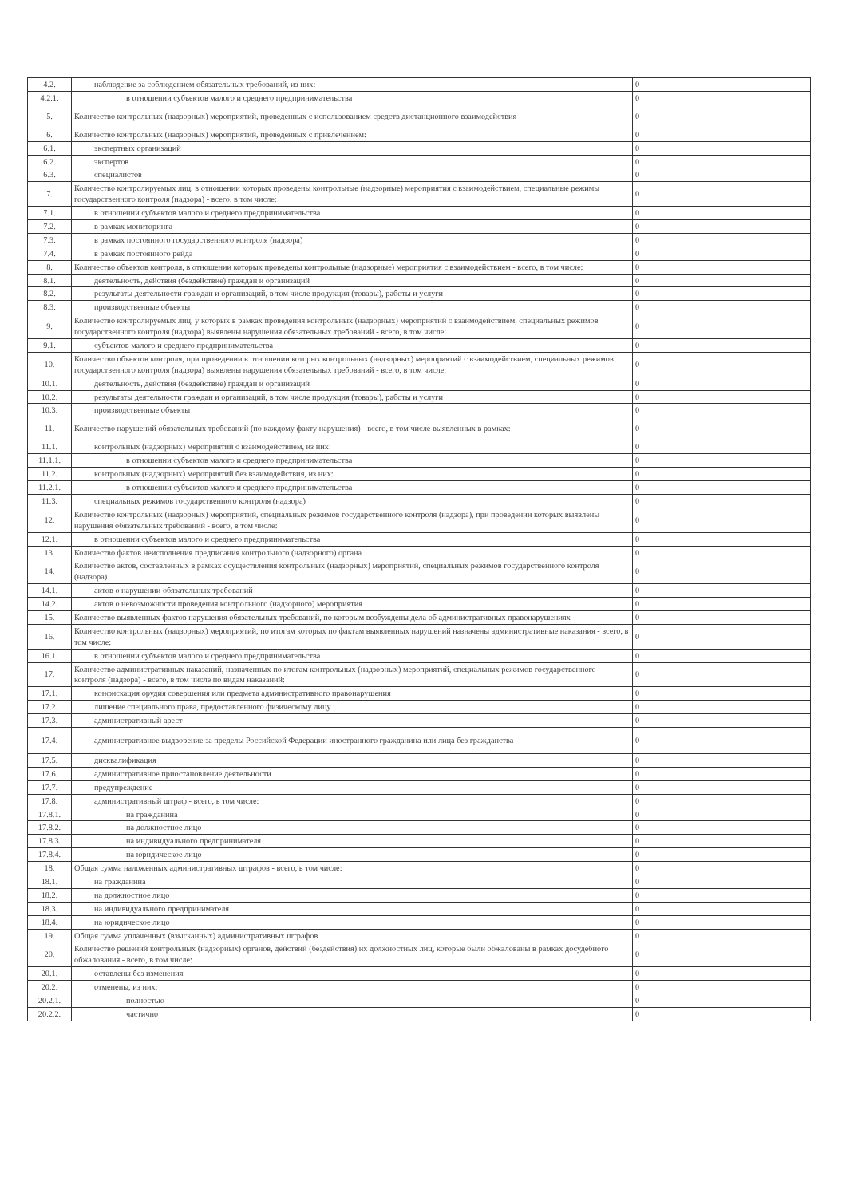| 4.2. | наблюдение за соблюдением обязательных требований, из них: | 0 |
| 4.2.1. | в отношении субъектов малого и среднего предпринимательства | 0 |
| 5. | Количество контрольных (надзорных) мероприятий, проведенных с использованием средств дистанционного взаимодействия | 0 |
| 6. | Количество контрольных (надзорных) мероприятий, проведенных с привлечением: | 0 |
| 6.1. | экспертных организаций | 0 |
| 6.2. | экспертов | 0 |
| 6.3. | специалистов | 0 |
| 7. | Количество контролируемых лиц, в отношении которых проведены контрольные (надзорные) мероприятия с взаимодействием, специальные режимы государственного контроля (надзора) - всего, в том числе: | 0 |
| 7.1. | в отношении субъектов малого и среднего предпринимательства | 0 |
| 7.2. | в рамках мониторинга | 0 |
| 7.3. | в рамках постоянного государственного контроля (надзора) | 0 |
| 7.4. | в рамках постоянного рейда | 0 |
| 8. | Количество объектов контроля, в отношении которых проведены контрольные (надзорные) мероприятия с взаимодействием - всего, в том числе: | 0 |
| 8.1. | деятельность, действия (бездействие) граждан и организаций | 0 |
| 8.2. | результаты деятельности граждан и организаций, в том числе продукция (товары), работы и услуги | 0 |
| 8.3. | производственные объекты | 0 |
| 9. | Количество контролируемых лиц, у которых в рамках проведения контрольных (надзорных) мероприятий с взаимодействием, специальных режимов государственного контроля (надзора) выявлены нарушения обязательных требований - всего, в том числе: | 0 |
| 9.1. | субъектов малого и среднего предпринимательства | 0 |
| 10. | Количество объектов контроля, при проведении в отношении которых контрольных (надзорных) мероприятий с взаимодействием, специальных режимов государственного контроля (надзора) выявлены нарушения обязательных требований - всего, в том числе: | 0 |
| 10.1. | деятельность, действия (бездействие) граждан и организаций | 0 |
| 10.2. | результаты деятельности граждан и организаций, в том числе продукция (товары), работы и услуги | 0 |
| 10.3. | производственные объекты | 0 |
| 11. | Количество нарушений обязательных требований (по каждому факту нарушения) - всего, в том числе выявленных в рамках: | 0 |
| 11.1. | контрольных (надзорных) мероприятий с взаимодействием, из них: | 0 |
| 11.1.1. | в отношении субъектов малого и среднего предпринимательства | 0 |
| 11.2. | контрольных (надзорных) мероприятий без взаимодействия, из них: | 0 |
| 11.2.1. | в отношении субъектов малого и среднего предпринимательства | 0 |
| 11.3. | специальных режимов государственного контроля (надзора) | 0 |
| 12. | Количество контрольных (надзорных) мероприятий, специальных режимов государственного контроля (надзора), при проведении которых выявлены нарушения обязательных требований - всего, в том числе: | 0 |
| 12.1. | в отношении субъектов малого и среднего предпринимательства | 0 |
| 13. | Количество фактов неисполнения предписания контрольного (надзорного) органа | 0 |
| 14. | Количество актов, составленных в рамках осуществления контрольных (надзорных) мероприятий, специальных режимов государственного контроля (надзора) | 0 |
| 14.1. | актов о нарушении обязательных требований | 0 |
| 14.2. | актов о невозможности проведения контрольного (надзорного) мероприятия | 0 |
| 15. | Количество выявленных фактов нарушения обязательных требований, по которым возбуждены дела об административных правонарушениях | 0 |
| 16. | Количество контрольных (надзорных) мероприятий, по итогам которых по фактам выявленных нарушений назначены административные наказания - всего, в том числе: | 0 |
| 16.1. | в отношении субъектов малого и среднего предпринимательства | 0 |
| 17. | Количество административных наказаний, назначенных по итогам контрольных (надзорных) мероприятий, специальных режимов государственного контроля (надзора) - всего, в том числе по видам наказаний: | 0 |
| 17.1. | конфискация орудия совершения или предмета административного правонарушения | 0 |
| 17.2. | лишение специального права, предоставленного физическому лицу | 0 |
| 17.3. | административный арест | 0 |
| 17.4. | административное выдворение за пределы Российской Федерации иностранного гражданина или лица без гражданства | 0 |
| 17.5. | дисквалификация | 0 |
| 17.6. | административное приостановление деятельности | 0 |
| 17.7. | предупреждение | 0 |
| 17.8. | административный штраф - всего, в том числе: | 0 |
| 17.8.1. | на гражданина | 0 |
| 17.8.2. | на должностное лицо | 0 |
| 17.8.3. | на индивидуального предпринимателя | 0 |
| 17.8.4. | на юридическое лицо | 0 |
| 18. | Общая сумма наложенных административных штрафов - всего, в том числе: | 0 |
| 18.1. | на гражданина | 0 |
| 18.2. | на должностное лицо | 0 |
| 18.3. | на индивидуального предпринимателя | 0 |
| 18.4. | на юридическое лицо | 0 |
| 19. | Общая сумма уплаченных (взысканных) административных штрафов | 0 |
| 20. | Количество решений контрольных (надзорных) органов, действий (бездействия) их должностных лиц, которые были обжалованы в рамках досудебного обжалования - всего, в том числе: | 0 |
| 20.1. | оставлены без изменения | 0 |
| 20.2. | отменены, из них: | 0 |
| 20.2.1. | полностью | 0 |
| 20.2.2. | частично | 0 |